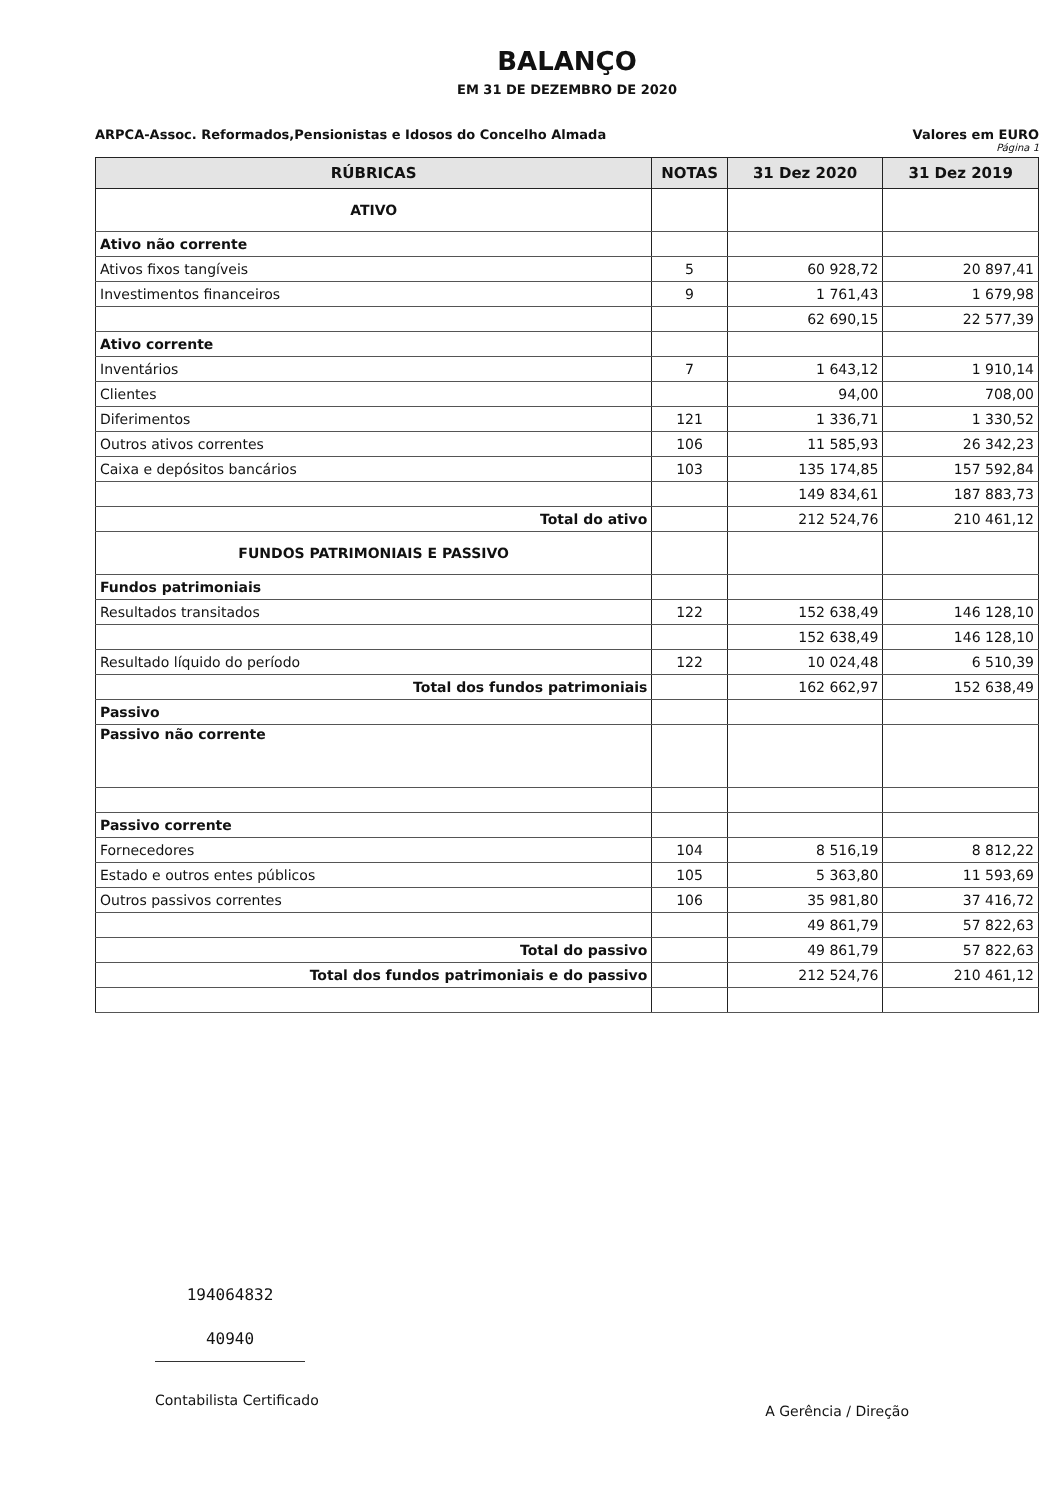BALANÇO
EM 31 DE DEZEMBRO DE 2020
ARPCA-Assoc. Reformados,Pensionistas e Idosos do Concelho Almada Valores em EURO
Página 1
| RÚBRICAS | NOTAS | 31 Dez 2020 | 31 Dez 2019 |
| --- | --- | --- | --- |
| ATIVO | | | |
| Ativo não corrente | | | |
| Ativos fixos tangíveis | 5 | 60 928,72 | 20 897,41 |
| Investimentos financeiros | 9 | 1 761,43 | 1 679,98 |
| | | 62 690,15 | 22 577,39 |
| Ativo corrente | | | |
| Inventários | 7 | 1 643,12 | 1 910,14 |
| Clientes | | 94,00 | 708,00 |
| Diferimentos | 121 | 1 336,71 | 1 330,52 |
| Outros ativos correntes | 106 | 11 585,93 | 26 342,23 |
| Caixa e depósitos bancários | 103 | 135 174,85 | 157 592,84 |
| | | 149 834,61 | 187 883,73 |
| Total do ativo | | 212 524,76 | 210 461,12 |
| FUNDOS PATRIMONIAIS E PASSIVO | | | |
| Fundos patrimoniais | | | |
| Resultados transitados | 122 | 152 638,49 | 146 128,10 |
| | | 152 638,49 | 146 128,10 |
| Resultado líquido do período | 122 | 10 024,48 | 6 510,39 |
| Total dos fundos patrimoniais | | 162 662,97 | 152 638,49 |
| Passivo | | | |
| Passivo não corrente | | | |
| Passivo corrente | | | |
| Fornecedores | 104 | 8 516,19 | 8 812,22 |
| Estado e outros entes públicos | 105 | 5 363,80 | 11 593,69 |
| Outros passivos correntes | 106 | 35 981,80 | 37 416,72 |
| | | 49 861,79 | 57 822,63 |
| Total do passivo | | 49 861,79 | 57 822,63 |
| Total dos fundos patrimoniais e do passivo | | 212 524,76 | 210 461,12 |
194064832
40940
Contabilista Certificado
A Gerência / Direção